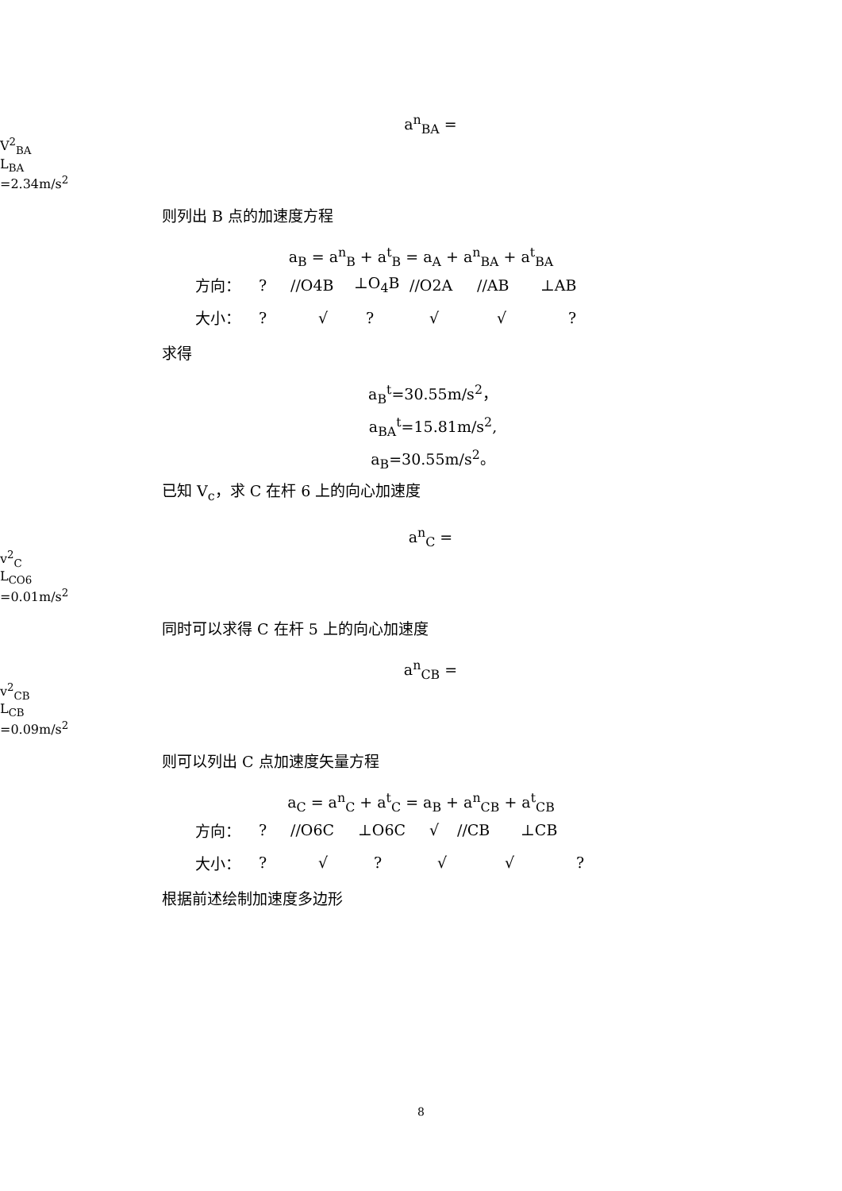a<sup>n</sup><sub>BA</sub> =
V<sup>2</sup><sub>BA</sub>
L<sub>BA</sub>
=2.34m/s<sup>2</sup>
则列出 B 点的加速度方程
a<sub>B</sub> = a<sup>n</sup><sub>B</sub> + a<sup>t</sup><sub>B</sub> = a<sub>A</sub> + a<sup>n</sup><sub>BA</sub> + a<sup>t</sup><sub>BA</sub>
方向：? //O4B ⊥O<sub>4</sub>B //O2A //AB ⊥AB
大小：? √? √ √?
求得
a<sub>B</sub><sup>t</sup>=30.55m/s<sup>2</sup>，
a<sub>BA</sub><sup>t</sup>=15.81m/s<sup>2</sup>,
a<sub>B</sub>=30.55m/s<sup>2</sup>。
已知 V<sub>c</sub>，求 C 在杆 6 上的向心加速度
a<sup>n</sup><sub>C</sub> =
v<sup>2</sup><sub>C</sub>
L<sub>CO6</sub>
=0.01m/s<sup>2</sup>
同时可以求得 C 在杆 5 上的向心加速度
a<sup>n</sup><sub>CB</sub> =
v<sup>2</sup><sub>CB</sub>
L<sub>CB</sub>
=0.09m/s<sup>2</sup>
则可以列出 C 点加速度矢量方程
a<sub>C</sub> = a<sup>n</sup><sub>C</sub> + a<sup>t</sup><sub>C</sub> = a<sub>B</sub> + a<sup>n</sup><sub>CB</sub> + a<sup>t</sup><sub>CB</sub>
方向：? //O6C ⊥O6C √ //CB ⊥CB
大小：? √? √ √?
根据前述绘制加速度多边形
8